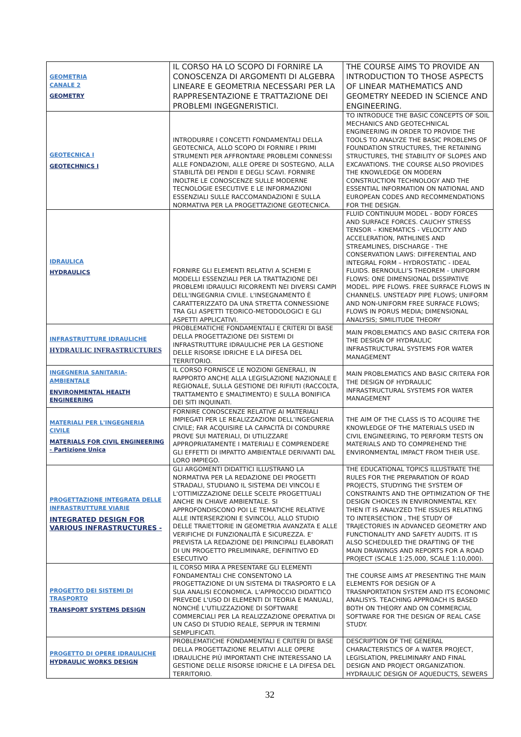| GEOMETRIA CANALE 2 GEOMETRY | IL CORSO HA LO SCOPO DI FORNIRE LA CONOSCENZA DI ARGOMENTI DI ALGEBRA LINEARE E GEOMETRIA NECESSARI PER LA RAPPRESENTAZIONE E TRATTAZIONE DEI PROBLEMI INGEGNERISTICI. | THE COURSE AIMS TO PROVIDE AN INTRODUCTION TO THOSE ASPECTS OF LINEAR MATHEMATICS AND GEOMETRY NEEDED IN SCIENCE AND ENGINEERING. |
| GEOTECNICA I GEOTECHNICS I | INTRODURRE I CONCETTI FONDAMENTALI DELLA GEOTECNICA, ALLO SCOPO DI FORNIRE I PRIMI STRUMENTI PER AFFRONTARE PROBLEMI CONNESSI ALLE FONDAZIONI, ALLE OPERE DI SOSTEGNO, ALLA STABILITÀ DEI PENDII E DEGLI SCAVI. FORNIRE INOLTRE LE CONOSCENZE SULLE MODERNE TECNOLOGIE ESECUTIVE E LE INFORMAZIONI ESSENZIALI SULLE RACCOMANDAZIONI E SULLA NORMATIVA PER LA PROGETTAZIONE GEOTECNICA. | TO INTRODUCE THE BASIC CONCEPTS OF SOIL MECHANICS AND GEOTECHNICAL ENGINEERING IN ORDER TO PROVIDE THE TOOLS TO ANALYZE THE BASIC PROBLEMS OF FOUNDATION STRUCTURES, THE RETAINING STRUCTURES, THE STABILITY OF SLOPES AND EXCAVATIONS. THE COURSE ALSO PROVIDES THE KNOWLEDGE ON MODERN CONSTRUCTION TECHNOLOGY AND THE ESSENTIAL INFORMATION ON NATIONAL AND EUROPEAN CODES AND RECOMMENDATIONS FOR THE DESIGN. |
| IDRAULICA HYDRAULICS | FORNIRE GLI ELEMENTI RELATIVI A SCHEMI E MODELLI ESSENZIALI PER LA TRATTAZIONE DEI PROBLEMI IDRAULICI RICORRENTI NEI DIVERSI CAMPI DELL'INGEGNRIA CIVILE. L'INSEGNAMENTO È CARATTERIZZATO DA UNA STRETTA CONNESSIONE TRA GLI ASPETTI TEORICO-METODOLOGICI E GLI ASPETTI APPLICATIVI. | FLUID CONTINUUM MODEL - BODY FORCES AND SURFACE FORCES. CAUCHY STRESS TENSOR – KINEMATICS - VELOCITY AND ACCELERATION, PATHLINES AND STREAMLINES, DISCHARGE - THE CONSERVATION LAWS: DIFFERENTIAL AND INTEGRAL FORM – HYDROSTATIC - IDEAL FLUIDS. BERNOULLI’S THEOREM - UNIFORM FLOWS: ONE DIMENSIONAL DISSIPATIVE MODEL. PIPE FLOWS. FREE SURFACE FLOWS IN CHANNELS. UNSTEADY PIPE FLOWS; UNIFORM AND NON-UNIFORM FREE SURFACE FLOWS; FLOWS IN PORUS MEDIA; DIMENSIONAL ANALYSIS; SIMILITUDE THEORY |
| INFRASTRUTTURE IDRAULICHE HYDRAULIC INFRASTRUCTURES | PROBLEMATICHE FONDAMENTALI E CRITERI DI BASE DELLA PROGETTAZIONE DEI SISTEMI DI INFRASTRUTTURE IDRAULICHE PER LA GESTIONE DELLE RISORSE IDRICHE E LA DIFESA DEL TERRITORIO. | MAIN PROBLEMATICS AND BASIC CRITERA FOR THE DESIGN OF HYDRAULIC INFRASTRUCTURAL SYSTEMS FOR WATER MANAGEMENT |
| INGEGNERIA SANITARIA-AMBIENTALE ENVIRONMENTAL HEALTH ENGINEERING | IL CORSO FORNISCE LE NOZIONI GENERALI, IN RAPPORTO ANCHE ALLA LEGISLAZIONE NAZIONALE E REGIONALE, SULLA GESTIONE DEI RIFIUTI (RACCOLTA, TRATTAMENTO E SMALTIMENTO) E SULLA BONIFICA DEI SITI INQUINATI. | MAIN PROBLEMATICS AND BASIC CRITERA FOR THE DESIGN OF HYDRAULIC INFRASTRUCTURAL SYSTEMS FOR WATER MANAGEMENT |
| MATERIALI PER L'INGEGNERIA CIVILE MATERIALS FOR CIVIL ENGINEERING - Partizione Unica | FORNIRE CONOSCENZE RELATIVE AI MATERIALI IMPIEGATI PER LE REALIZZAZIONI DELL’INGEGNERIA CIVILE; FAR ACQUISIRE LA CAPACITÀ DI CONDURRE PROVE SUI MATERIALI, DI UTILIZZARE APPROPRIATAMENTE I MATERIALI E COMPRENDERE GLI EFFETTI DI IMPATTO AMBIENTALE DERIVANTI DAL LORO IMPIEGO. | THE AIM OF THE CLASS IS TO ACQUIRE THE KNOWLEDGE OF THE MATERIALS USED IN CIVIL ENGINEERING, TO PERFORM TESTS ON MATERIALS AND TO COMPREHEND THE ENVIRONMENTAL IMPACT FROM THEIR USE. |
| PROGETTAZIONE INTEGRATA DELLE INFRASTRUTTURE VIARIE INTEGRATED DESIGN FOR VARIOUS INFRASTRUCTURES - | GLI ARGOMENTI DIDATTICI ILLUSTRANO LA NORMATIVA PER LA REDAZIONE DEI PROGETTI STRADALI, STUDIANO IL SISTEMA DEI VINCOLI E L'OTTIMIZZAZIONE DELLE SCELTE PROGETTUALI ANCHE IN CHIAVE AMBIENTALE. SI APPROFONDISCONO POI LE TEMATICHE RELATIVE ALLE INTERSERZIONI E SVINCOLI, ALLO STUDIO DELLE TRAIETTORIE IN GEOMETRIA AVANZATA E ALLE VERIFICHE DI FUNZIONALITÀ E SICUREZZA. E' PREVISTA LA REDAZIONE DEI PRINCIPALI ELABORATI DI UN PROGETTO PRELIMINARE, DEFINITIVO ED ESECUTIVO | THE EDUCATIONAL TOPICS ILLUSTRATE THE RULES FOR THE PREPARATION OF ROAD PROJECTS, STUDYING THE SYSTEM OF CONSTRAINTS AND THE OPTIMIZATION OF THE DESIGN CHOICES IN ENVIRONMENTAL KEY. THEN IT IS ANALYZED THE ISSUES RELATING TO INTERSECTION , THE STUDY OF TRAJECTORIES IN ADVANCED GEOMETRY AND FUNCTIONALITY AND SAFETY AUDITS. IT IS ALSO SCHEDULED THE DRAFTING OF THE MAIN DRAWINGS AND REPORTS FOR A ROAD PROJECT (SCALE 1:25,000, SCALE 1:10,000). |
| PROGETTO DEI SISTEMI DI TRASPORTO TRANSPORT SYSTEMS DESIGN | IL CORSO MIRA A PRESENTARE GLI ELEMENTI FONDAMENTALI CHE CONSENTONO LA PROGETTAZIONE DI UN SISTEMA DI TRASPORTO E LA SUA ANALISI ECONOMICA. L'APPROCCIO DIDATTICO PREVEDE L'USO DI ELEMENTI DI TEORIA E MANUALI, NONCHÉ L'UTILIZZAZIONE DI SOFTWARE COMMERCIALI PER LA REALIZZAZIONE OPERATIVA DI UN CASO DI STUDIO REALE, SEPPUR IN TERMINI SEMPLIFICATI. | THE COURSE AIMS AT PRESENTING THE MAIN ELEMENTS FOR DESIGN OF A TRASNPORTATION SYSTEM AND ITS ECONOMIC ANALISYS. TEACHING APPROACH IS BASED BOTH ON THEORY AND ON COMMERCIAL SOFTWARE FOR THE DESIGN OF REAL CASE STUDY. |
| PROGETTO DI OPERE IDRAULICHE HYDRAULIC WORKS DESIGN | PROBLEMATICHE FONDAMENTALI E CRITERI DI BASE DELLA PROGETTAZIONE RELATIVI ALLE OPERE IDRAULICHE PIÙ IMPORTANTI CHE INTERESSANO LA GESTIONE DELLE RISORSE IDRICHE E LA DIFESA DEL TERRITORIO. | DESCRIPTION OF THE GENERAL CHARACTERISTICS OF A WATER PROJECT, LEGISLATION, PRELIMINARY AND FINAL DESIGN AND PROJECT ORGANIZATION. HYDRAULIC DESIGN OF AQUEDUCTS, SEWERS |
32